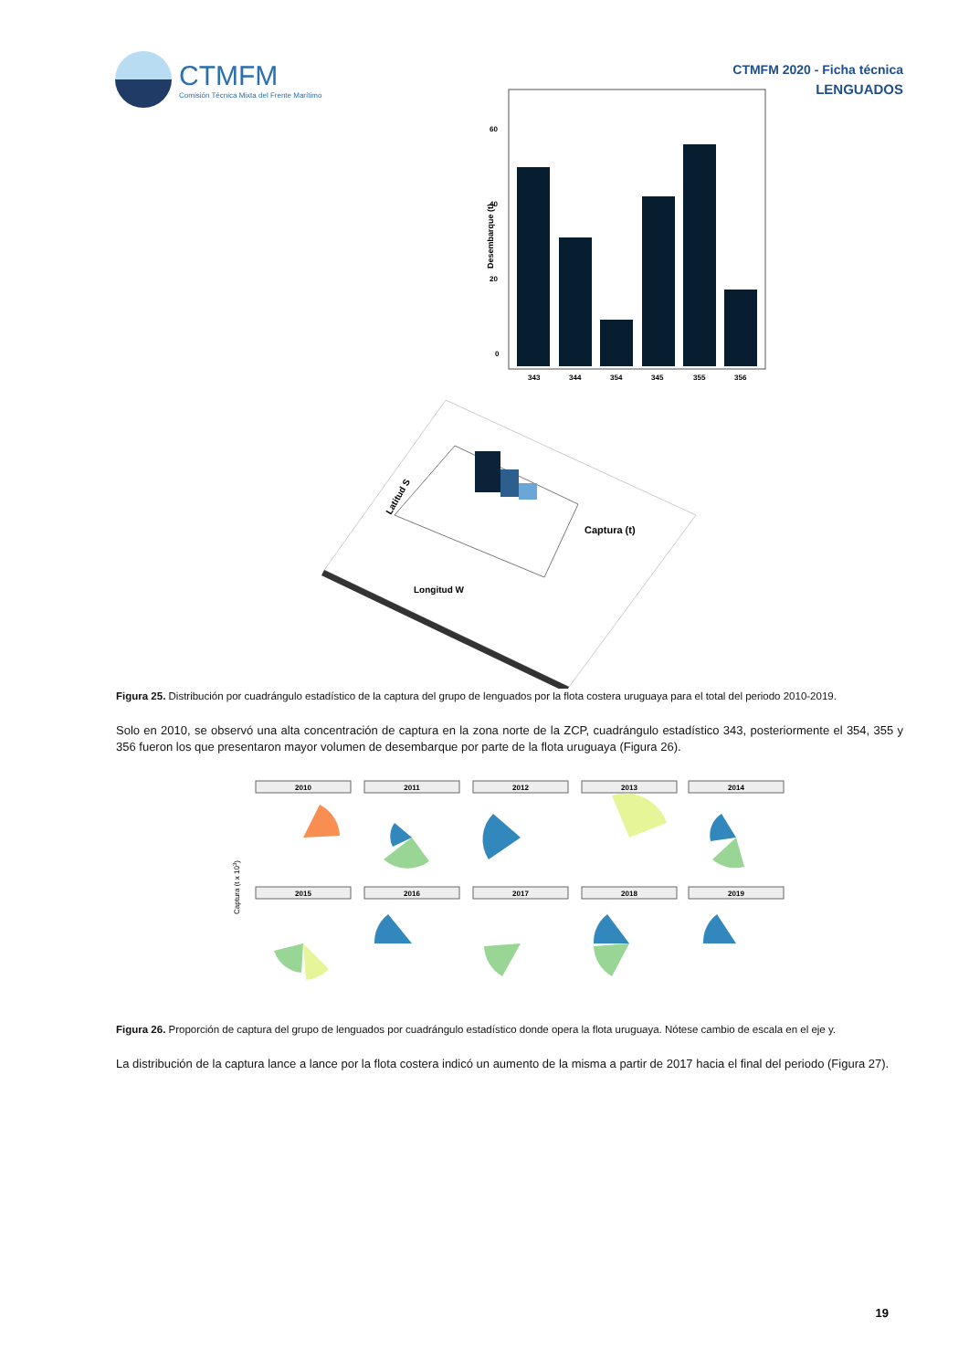CTMFM
Comisión Técnica Mixta del Frente Marítimo
CTMFM 2020 - Ficha técnica
LENGUADOS
0
20
40
60
Desembarque (t)
343
344
354
345
355
356
Captura (t)
Longitud W
Latitud S
Figura 25. Distribución por cuadrángulo estadístico de la captura del grupo de lenguados por la flota costera uruguaya para el total del periodo 2010-2019.
Solo en 2010, se observó una alta concentración de captura en la zona norte de la ZCP, cuadrángulo estadístico 343, posteriormente el 354, 355 y 356 fueron los que presentaron mayor volumen de desembarque por parte de la flota uruguaya (Figura 26).
Captura (t x 103)
2010
2011
2012
2013
2014
2015
2016
2017
2018
2019
Figura 26. Proporción de captura del grupo de lenguados por cuadrángulo estadístico donde opera la flota uruguaya. Nótese cambio de escala en el eje y.
La distribución de la captura lance a lance por la flota costera indicó un aumento de la misma a partir de 2017 hacia el final del periodo (Figura 27).
19